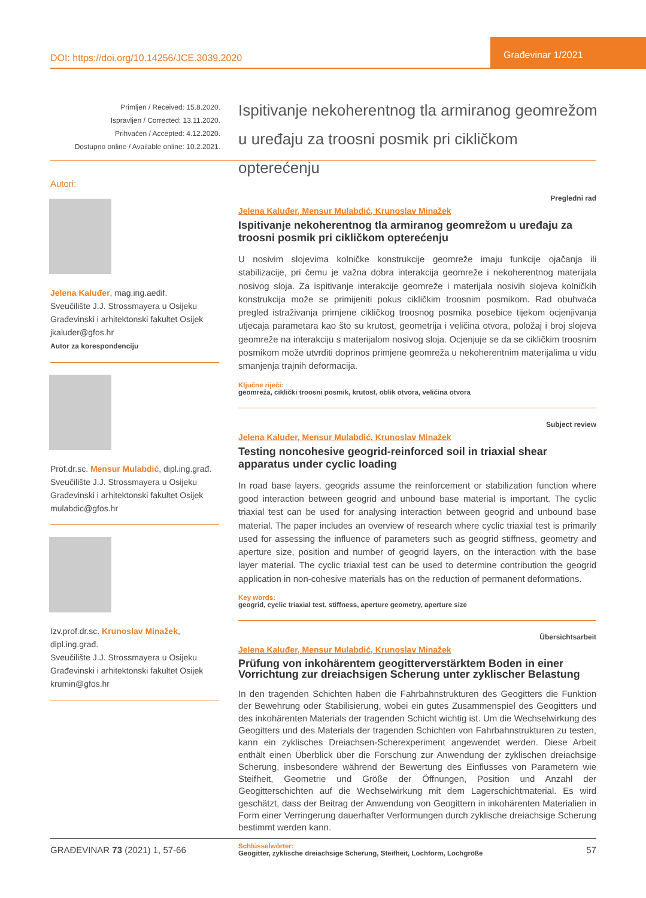DOI: https://doi.org/10.14256/JCE.3039.2020
Građevinar 1/2021
Primljen / Received: 15.8.2020.
Ispravljen / Corrected: 13.11.2020.
Prihvaćen / Accepted: 4.12.2020.
Dostupno online / Available online: 10.2.2021.
Ispitivanje nekoherentnog tla armiranog geomrežom u uređaju za troosni posmik pri cikličkom opterećenju
Autori:
Jelena Kaluđer, mag.ing.aedif.
Sveučilište J.J. Strossmayera u Osijeku
Građevinski i arhitektonski fakultet Osijek
jkaluder@gfos.hr
Autor za korespondenciju
Prof.dr.sc. Mensur Mulabdić, dipl.ing.građ.
Sveučilište J.J. Strossmayera u Osijeku
Građevinski i arhitektonski fakultet Osijek
mulabdic@gfos.hr
Izv.prof.dr.sc. Krunoslav Minažek, dipl.ing.građ.
Sveučilište J.J. Strossmayera u Osijeku
Građevinski i arhitektonski fakultet Osijek
krumin@gfos.hr
Pregledni rad
Jelena Kaluđer, Mensur Mulabdić, Krunoslav Minažek
Ispitivanje nekoherentnog tla armiranog geomrežom u uređaju za troosni posmik pri cikličkom opterećenju
U nosivim slojevima kolničke konstrukcije geomreže imaju funkcije ojačanja ili stabilizacije, pri čemu je važna dobra interakcija geomreže i nekoherentnog materijala nosivog sloja. Za ispitivanje interakcije geomreže i materijala nosivih slojeva kolničkih konstrukcija može se primijeniti pokus cikličkim troosnim posmikom. Rad obuhvaća pregled istraživanja primjene cikličkog troosnog posmika posebice tijekom ocjenjivanja utjecaja parametara kao što su krutost, geometrija i veličina otvora, položaj i broj slojeva geomreže na interakciju s materijalom nosivog sloja. Ocjenjuje se da se cikličkim troosnim posmikom može utvrditi doprinos primjene geomreža u nekoherentnim materijalima u vidu smanjenja trajnih deformacija.
Ključne riječi:
geomreža, ciklički troosni posmik, krutost, oblik otvora, veličina otvora
Subject review
Jelena Kaluđer, Mensur Mulabdić, Krunoslav Minažek
Testing noncohesive geogrid-reinforced soil in triaxial shear apparatus under cyclic loading
In road base layers, geogrids assume the reinforcement or stabilization function where good interaction between geogrid and unbound base material is important. The cyclic triaxial test can be used for analysing interaction between geogrid and unbound base material. The paper includes an overview of research where cyclic triaxial test is primarily used for assessing the influence of parameters such as geogrid stiffness, geometry and aperture size, position and number of geogrid layers, on the interaction with the base layer material. The cyclic triaxial test can be used to determine contribution the geogrid application in non-cohesive materials has on the reduction of permanent deformations.
Key words:
geogrid, cyclic triaxial test, stiffness, aperture geometry, aperture size
Übersichtsarbeit
Jelena Kaluđer, Mensur Mulabdić, Krunoslav Minažek
Prüfung von inkohärentem geogitterverstärktem Boden in einer Vorrichtung zur dreiachsigen Scherung unter zyklischer Belastung
In den tragenden Schichten haben die Fahrbahnstrukturen des Geogitters die Funktion der Bewehrung oder Stabilisierung, wobei ein gutes Zusammenspiel des Geogitters und des inkohärenten Materials der tragenden Schicht wichtig ist. Um die Wechselwirkung des Geogitters und des Materials der tragenden Schichten von Fahrbahnstrukturen zu testen, kann ein zyklisches Dreiachsen-Scherexperiment angewendet werden. Diese Arbeit enthält einen Überblick über die Forschung zur Anwendung der zyklischen dreiachsige Scherung, insbesondere während der Bewertung des Einflusses von Parametern wie Steifheit, Geometrie und Größe der Öffnungen, Position und Anzahl der Geogitterschichten auf die Wechselwirkung mit dem Lagerschichtmaterial. Es wird geschätzt, dass der Beitrag der Anwendung von Geogittern in inkohärenten Materialien in Form einer Verringerung dauerhafter Verformungen durch zyklische dreiachsige Scherung bestimmt werden kann.
Schlüsselwörter:
Geogitter, zyklische dreiachsige Scherung, Steifheit, Lochform, Lochgröße
GRAĐEVINAR 73 (2021) 1, 57-66 57